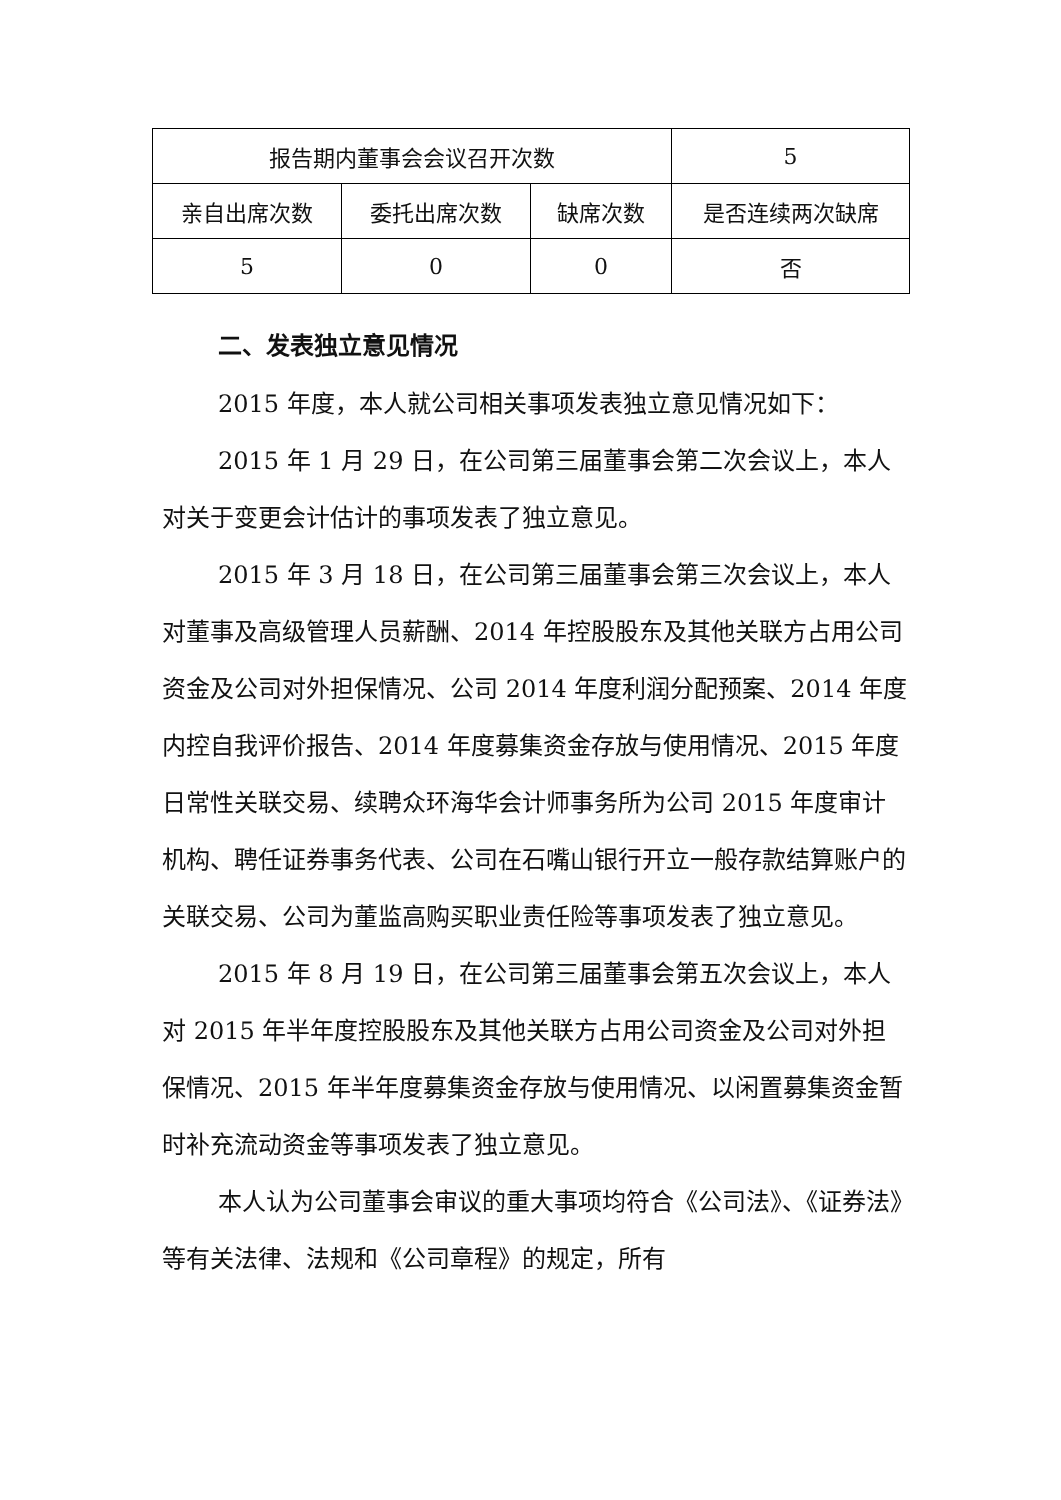| 报告期内董事会会议召开次数 | | | 5 |
| 亲自出席次数 | 委托出席次数 | 缺席次数 | 是否连续两次缺席 |
| 5 | 0 | 0 | 否 |
二、发表独立意见情况
2015 年度，本人就公司相关事项发表独立意见情况如下：
2015 年 1 月 29 日，在公司第三届董事会第二次会议上，本人对关于变更会计估计的事项发表了独立意见。
2015 年 3 月 18 日，在公司第三届董事会第三次会议上，本人对董事及高级管理人员薪酬、2014 年控股股东及其他关联方占用公司资金及公司对外担保情况、公司 2014 年度利润分配预案、2014 年度内控自我评价报告、2014 年度募集资金存放与使用情况、2015 年度日常性关联交易、续聘众环海华会计师事务所为公司 2015 年度审计机构、聘任证券事务代表、公司在石嘴山银行开立一般存款结算账户的关联交易、公司为董监高购买职业责任险等事项发表了独立意见。
2015 年 8 月 19 日，在公司第三届董事会第五次会议上，本人对 2015 年半年度控股股东及其他关联方占用公司资金及公司对外担保情况、2015 年半年度募集资金存放与使用情况、以闲置募集资金暂时补充流动资金等事项发表了独立意见。
本人认为公司董事会审议的重大事项均符合《公司法》、《证券法》等有关法律、法规和《公司章程》的规定，所有